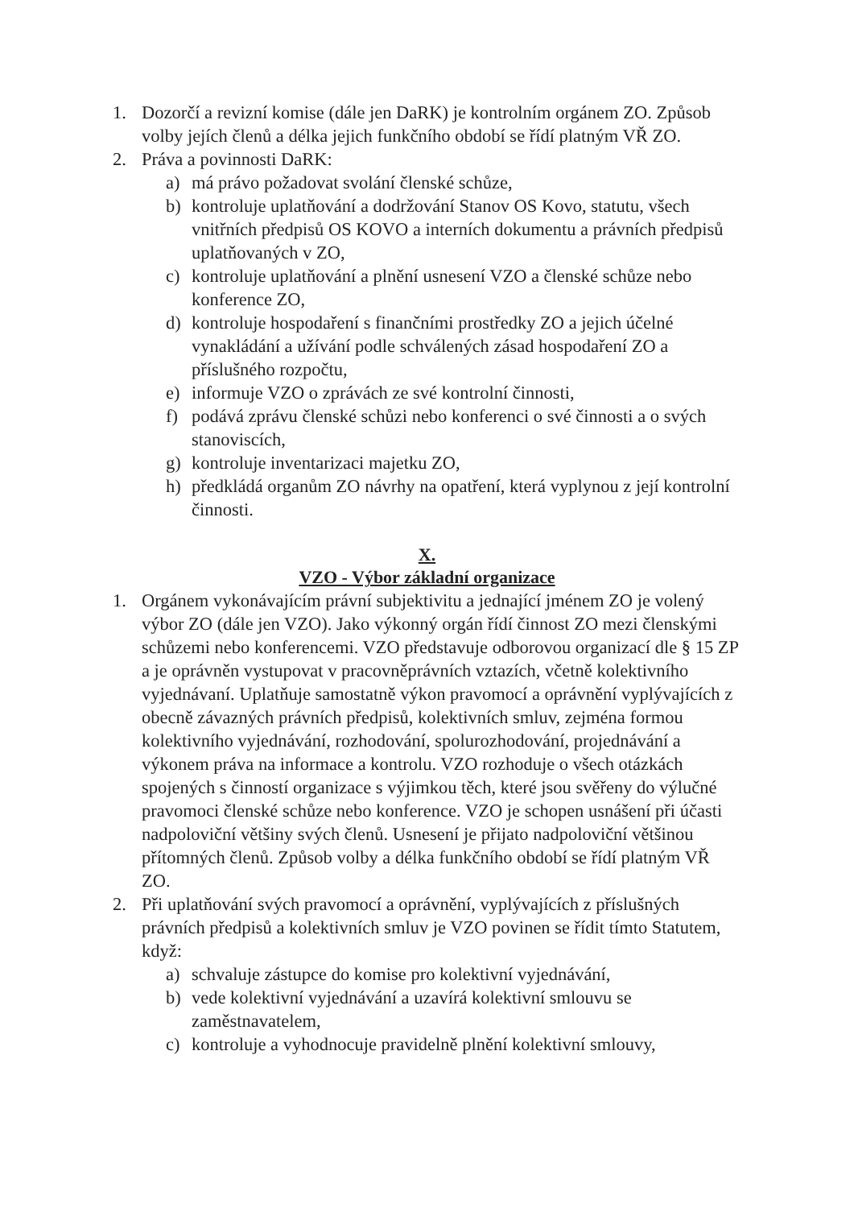1. Dozorčí a revizní komise (dále jen DaRK) je kontrolním orgánem ZO. Způsob volby jejích členů a délka jejich funkčního období se řídí platným VŘ ZO.
2. Práva a povinnosti DaRK:
a) má právo požadovat svolání členské schůze,
b) kontroluje uplatňování a dodržování Stanov OS Kovo, statutu, všech vnitřních předpisů OS KOVO a interních dokumentu a právních předpisů uplatňovaných v ZO,
c) kontroluje uplatňování a plnění usnesení VZO a členské schůze nebo konference ZO,
d) kontroluje hospodaření s finančními prostředky ZO a jejich účelné vynakládání a užívání podle schválených zásad hospodaření ZO a příslušného rozpočtu,
e) informuje VZO o zprávách ze své kontrolní činnosti,
f) podává zprávu členské schůzi nebo konferenci o své činnosti a o svých stanoviscích,
g) kontroluje inventarizaci majetku ZO,
h) předkládá organům ZO návrhy na opatření, která vyplynou z její kontrolní činnosti.
X.
VZO - Výbor základní organizace
1. Orgánem vykonávajícím právní subjektivitu a jednající jménem ZO je volený výbor ZO (dále jen VZO). Jako výkonný orgán řídí činnost ZO mezi členskými schůzemi nebo konferencemi. VZO představuje odborovou organizací dle § 15 ZP a je oprávněn vystupovat v pracovněprávních vztazích, včetně kolektivního vyjednávaní. Uplatňuje samostatně výkon pravomocí a oprávnění vyplývajících z obecně závazných právních předpisů, kolektivních smluv, zejména formou kolektivního vyjednávání, rozhodování, spolurozhodování, projednávání a výkonem práva na informace a kontrolu. VZO rozhoduje o všech otázkách spojených s činností organizace s výjimkou těch, které jsou svěřeny do výlučné pravomoci členské schůze nebo konference. VZO je schopen usnášení při účasti nadpoloviční většiny svých členů. Usnesení je přijato nadpoloviční většinou přítomných členů. Způsob volby a délka funkčního období se řídí platným VŘ ZO.
2. Při uplatňování svých pravomocí a oprávnění, vyplývajících z příslušných právních předpisů a kolektivních smluv je VZO povinen se řídit tímto Statutem, když:
a) schvaluje zástupce do komise pro kolektivní vyjednávání,
b) vede kolektivní vyjednávání a uzavírá kolektivní smlouvu se zaměstnavatelem,
c) kontroluje a vyhodnocuje pravidelně plnění kolektivní smlouvy,